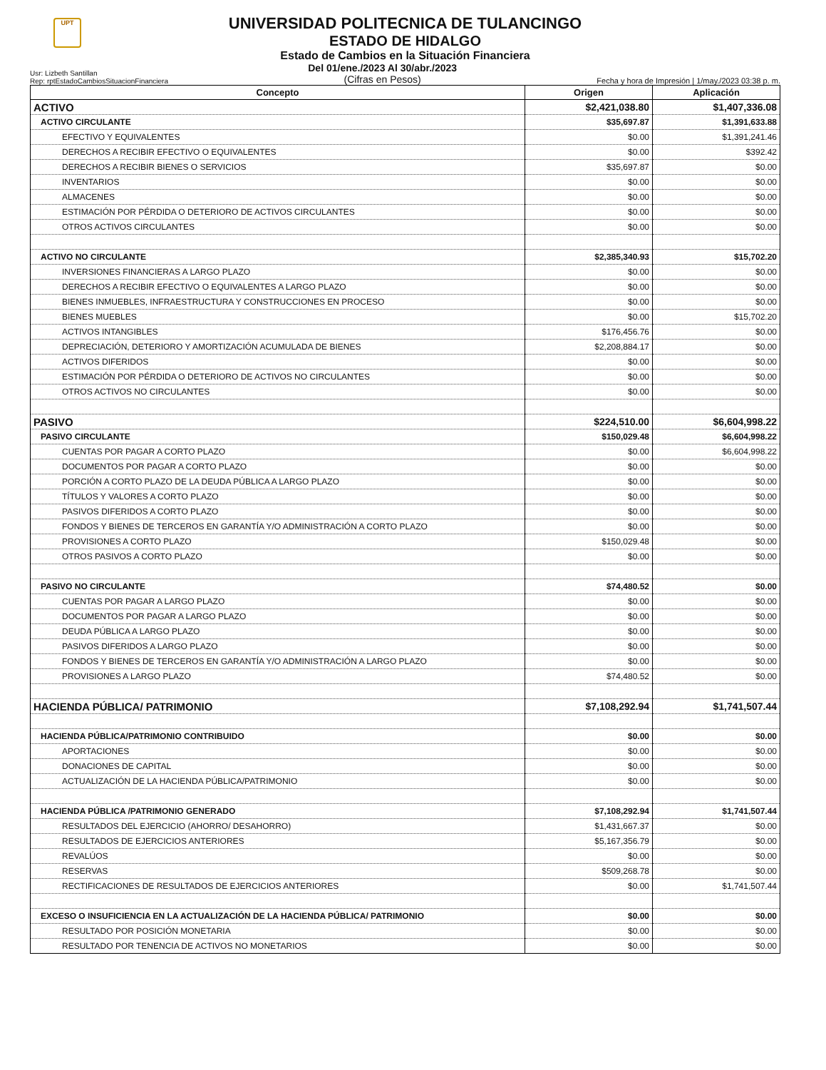UPT
UNIVERSIDAD POLITECNICA DE TULANCINGO
ESTADO DE HIDALGO
Estado de Cambios en la Situación Financiera
Usr: Lizbeth Santillan
Rep: rptEstadoCambiosSituacionFinanciera
Del 01/ene./2023 Al 30/abr./2023
(Cifras en Pesos)
Fecha y hora de Impresión | 1/may./2023 03:38 p. m.
| Concepto | Origen | Aplicación |
| --- | --- | --- |
| ACTIVO | $2,421,038.80 | $1,407,336.08 |
| ACTIVO CIRCULANTE | $35,697.87 | $1,391,633.88 |
| EFECTIVO Y EQUIVALENTES | $0.00 | $1,391,241.46 |
| DERECHOS A RECIBIR EFECTIVO O EQUIVALENTES | $0.00 | $392.42 |
| DERECHOS A RECIBIR BIENES O SERVICIOS | $35,697.87 | $0.00 |
| INVENTARIOS | $0.00 | $0.00 |
| ALMACENES | $0.00 | $0.00 |
| ESTIMACIÓN POR PÉRDIDA O DETERIORO DE ACTIVOS CIRCULANTES | $0.00 | $0.00 |
| OTROS ACTIVOS CIRCULANTES | $0.00 | $0.00 |
| ACTIVO NO CIRCULANTE | $2,385,340.93 | $15,702.20 |
| INVERSIONES FINANCIERAS A LARGO PLAZO | $0.00 | $0.00 |
| DERECHOS A RECIBIR EFECTIVO O EQUIVALENTES A LARGO PLAZO | $0.00 | $0.00 |
| BIENES INMUEBLES, INFRAESTRUCTURA Y CONSTRUCCIONES EN PROCESO | $0.00 | $0.00 |
| BIENES MUEBLES | $0.00 | $15,702.20 |
| ACTIVOS INTANGIBLES | $176,456.76 | $0.00 |
| DEPRECIACIÓN, DETERIORO Y AMORTIZACIÓN ACUMULADA DE BIENES | $2,208,884.17 | $0.00 |
| ACTIVOS DIFERIDOS | $0.00 | $0.00 |
| ESTIMACIÓN POR PÉRDIDA O DETERIORO DE ACTIVOS NO CIRCULANTES | $0.00 | $0.00 |
| OTROS ACTIVOS NO CIRCULANTES | $0.00 | $0.00 |
| PASIVO | $224,510.00 | $6,604,998.22 |
| PASIVO CIRCULANTE | $150,029.48 | $6,604,998.22 |
| CUENTAS POR PAGAR A CORTO PLAZO | $0.00 | $6,604,998.22 |
| DOCUMENTOS POR PAGAR A CORTO PLAZO | $0.00 | $0.00 |
| PORCIÓN A CORTO PLAZO DE LA DEUDA PÚBLICA A LARGO PLAZO | $0.00 | $0.00 |
| TÍTULOS Y VALORES A CORTO PLAZO | $0.00 | $0.00 |
| PASIVOS DIFERIDOS A CORTO PLAZO | $0.00 | $0.00 |
| FONDOS Y BIENES DE TERCEROS EN GARANTÍA Y/O ADMINISTRACIÓN A CORTO PLAZO | $0.00 | $0.00 |
| PROVISIONES A CORTO PLAZO | $150,029.48 | $0.00 |
| OTROS PASIVOS A CORTO PLAZO | $0.00 | $0.00 |
| PASIVO NO CIRCULANTE | $74,480.52 | $0.00 |
| CUENTAS POR PAGAR A LARGO PLAZO | $0.00 | $0.00 |
| DOCUMENTOS POR PAGAR A LARGO PLAZO | $0.00 | $0.00 |
| DEUDA PÚBLICA A LARGO PLAZO | $0.00 | $0.00 |
| PASIVOS DIFERIDOS A LARGO PLAZO | $0.00 | $0.00 |
| FONDOS Y BIENES DE TERCEROS EN GARANTÍA Y/O ADMINISTRACIÓN A LARGO PLAZO | $0.00 | $0.00 |
| PROVISIONES A LARGO PLAZO | $74,480.52 | $0.00 |
| HACIENDA PÚBLICA/ PATRIMONIO | $7,108,292.94 | $1,741,507.44 |
| HACIENDA PÚBLICA/PATRIMONIO CONTRIBUIDO | $0.00 | $0.00 |
| APORTACIONES | $0.00 | $0.00 |
| DONACIONES DE CAPITAL | $0.00 | $0.00 |
| ACTUALIZACIÓN DE LA HACIENDA PÚBLICA/PATRIMONIO | $0.00 | $0.00 |
| HACIENDA PÚBLICA /PATRIMONIO GENERADO | $7,108,292.94 | $1,741,507.44 |
| RESULTADOS DEL EJERCICIO (AHORRO/ DESAHORRO) | $1,431,667.37 | $0.00 |
| RESULTADOS DE EJERCICIOS ANTERIORES | $5,167,356.79 | $0.00 |
| REVALÚOS | $0.00 | $0.00 |
| RESERVAS | $509,268.78 | $0.00 |
| RECTIFICACIONES DE RESULTADOS DE EJERCICIOS ANTERIORES | $0.00 | $1,741,507.44 |
| EXCESO O INSUFICIENCIA EN LA ACTUALIZACIÓN DE LA HACIENDA PÚBLICA/ PATRIMONIO | $0.00 | $0.00 |
| RESULTADO POR POSICIÓN MONETARIA | $0.00 | $0.00 |
| RESULTADO POR TENENCIA DE ACTIVOS NO MONETARIOS | $0.00 | $0.00 |